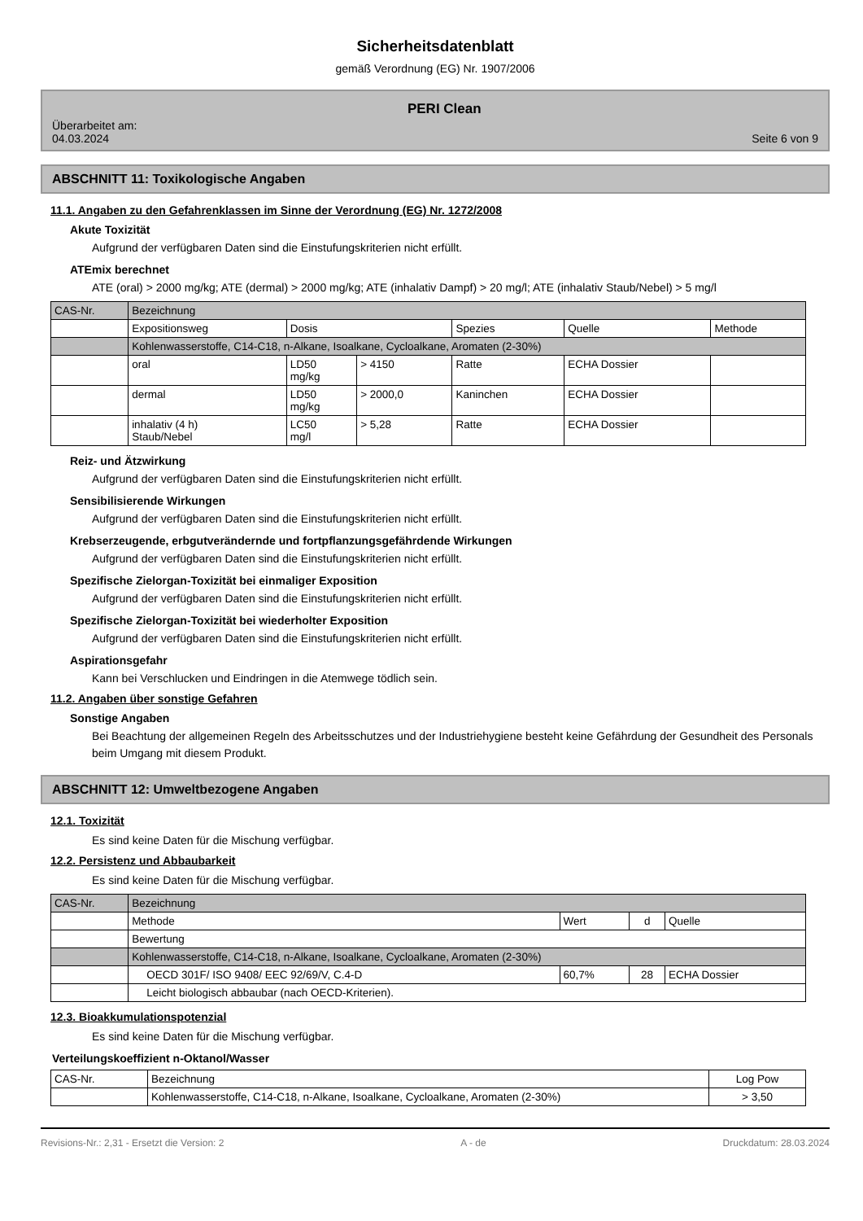Sicherheitsdatenblatt
gemäß Verordnung (EG) Nr. 1907/2006
Überarbeitet am:
04.03.2024
PERI Clean
Seite 6 von 9
ABSCHNITT 11: Toxikologische Angaben
11.1. Angaben zu den Gefahrenklassen im Sinne der Verordnung (EG) Nr. 1272/2008
Akute Toxizität
Aufgrund der verfügbaren Daten sind die Einstufungskriterien nicht erfüllt.
ATEmix berechnet
ATE (oral) > 2000 mg/kg; ATE (dermal) > 2000 mg/kg; ATE (inhalativ Dampf) > 20 mg/l; ATE (inhalativ Staub/Nebel) > 5 mg/l
| CAS-Nr. | Bezeichnung | | | | | |
| | Expositionsweg | Dosis | | Spezies | Quelle | Methode |
| | Kohlenwasserstoffe, C14-C18, n-Alkane, Isoalkane, Cycloalkane, Aromaten (2-30%) | | | | | |
| | oral | LD50 mg/kg | > 4150 | Ratte | ECHA Dossier | |
| | dermal | LD50 mg/kg | > 2000,0 | Kaninchen | ECHA Dossier | |
| | inhalativ (4 h) Staub/Nebel | LC50 mg/l | > 5,28 | Ratte | ECHA Dossier | |
Reiz- und Ätzwirkung
Aufgrund der verfügbaren Daten sind die Einstufungskriterien nicht erfüllt.
Sensibilisierende Wirkungen
Aufgrund der verfügbaren Daten sind die Einstufungskriterien nicht erfüllt.
Krebserzeugende, erbgutverändernde und fortpflanzungsgefährdende Wirkungen
Aufgrund der verfügbaren Daten sind die Einstufungskriterien nicht erfüllt.
Spezifische Zielorgan-Toxizität bei einmaliger Exposition
Aufgrund der verfügbaren Daten sind die Einstufungskriterien nicht erfüllt.
Spezifische Zielorgan-Toxizität bei wiederholter Exposition
Aufgrund der verfügbaren Daten sind die Einstufungskriterien nicht erfüllt.
Aspirationsgefahr
Kann bei Verschlucken und Eindringen in die Atemwege tödlich sein.
11.2. Angaben über sonstige Gefahren
Sonstige Angaben
Bei Beachtung der allgemeinen Regeln des Arbeitsschutzes und der Industriehygiene besteht keine Gefährdung der Gesundheit des Personals beim Umgang mit diesem Produkt.
ABSCHNITT 12: Umweltbezogene Angaben
12.1. Toxizität
Es sind keine Daten für die Mischung verfügbar.
12.2. Persistenz und Abbaubarkeit
Es sind keine Daten für die Mischung verfügbar.
| CAS-Nr. | Bezeichnung | | | |
| | Methode | Wert | d | Quelle |
| | Bewertung | | | |
| | Kohlenwasserstoffe, C14-C18, n-Alkane, Isoalkane, Cycloalkane, Aromaten (2-30%) | | | |
| | OECD 301F/ ISO 9408/ EEC 92/69/V, C.4-D | 60,7% | 28 | ECHA Dossier |
| | Leicht biologisch abbaubar (nach OECD-Kriterien). | | | |
12.3. Bioakkumulationspotenzial
Es sind keine Daten für die Mischung verfügbar.
Verteilungskoeffizient n-Oktanol/Wasser
| CAS-Nr. | Bezeichnung | Log Pow |
| | Kohlenwasserstoffe, C14-C18, n-Alkane, Isoalkane, Cycloalkane, Aromaten (2-30%) | > 3,50 |
Revisions-Nr.: 2,31 - Ersetzt die Version: 2 A - de Druckdatum: 28.03.2024